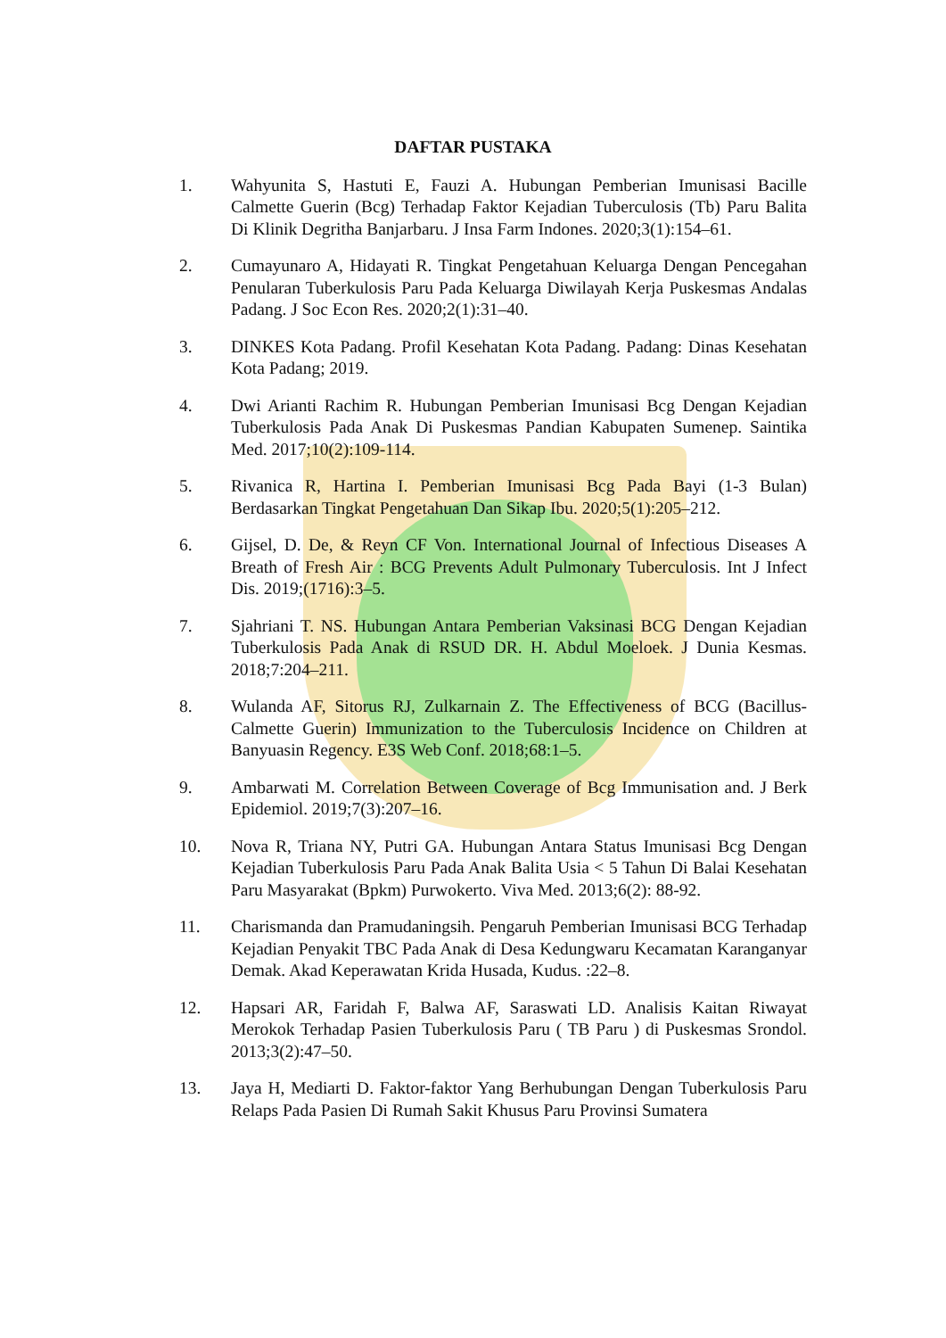DAFTAR PUSTAKA
1. Wahyunita S, Hastuti E, Fauzi A. Hubungan Pemberian Imunisasi Bacille Calmette Guerin (Bcg) Terhadap Faktor Kejadian Tuberculosis (Tb) Paru Balita Di Klinik Degritha Banjarbaru. J Insa Farm Indones. 2020;3(1):154–61.
2. Cumayunaro A, Hidayati R. Tingkat Pengetahuan Keluarga Dengan Pencegahan Penularan Tuberkulosis Paru Pada Keluarga Diwilayah Kerja Puskesmas Andalas Padang. J Soc Econ Res. 2020;2(1):31–40.
3. DINKES Kota Padang. Profil Kesehatan Kota Padang. Padang: Dinas Kesehatan Kota Padang; 2019.
4. Dwi Arianti Rachim R. Hubungan Pemberian Imunisasi Bcg Dengan Kejadian Tuberkulosis Pada Anak Di Puskesmas Pandian Kabupaten Sumenep. Saintika Med. 2017;10(2):109-114.
5. Rivanica R, Hartina I. Pemberian Imunisasi Bcg Pada Bayi (1-3 Bulan) Berdasarkan Tingkat Pengetahuan Dan Sikap Ibu. 2020;5(1):205–212.
6. Gijsel, D. De, & Reyn CF Von. International Journal of Infectious Diseases A Breath of Fresh Air : BCG Prevents Adult Pulmonary Tuberculosis. Int J Infect Dis. 2019;(1716):3–5.
7. Sjahriani T. NS. Hubungan Antara Pemberian Vaksinasi BCG Dengan Kejadian Tuberkulosis Pada Anak di RSUD DR. H. Abdul Moeloek. J Dunia Kesmas. 2018;7:204–211.
8. Wulanda AF, Sitorus RJ, Zulkarnain Z. The Effectiveness of BCG (Bacillus-Calmette Guerin) Immunization to the Tuberculosis Incidence on Children at Banyuasin Regency. E3S Web Conf. 2018;68:1–5.
9. Ambarwati M. Correlation Between Coverage of Bcg Immunisation and. J Berk Epidemiol. 2019;7(3):207–16.
10. Nova R, Triana NY, Putri GA. Hubungan Antara Status Imunisasi Bcg Dengan Kejadian Tuberkulosis Paru Pada Anak Balita Usia < 5 Tahun Di Balai Kesehatan Paru Masyarakat (Bpkm) Purwokerto. Viva Med. 2013;6(2): 88-92.
11. Charismanda dan Pramudaningsih. Pengaruh Pemberian Imunisasi BCG Terhadap Kejadian Penyakit TBC Pada Anak di Desa Kedungwaru Kecamatan Karanganyar Demak. Akad Keperawatan Krida Husada, Kudus. :22–8.
12. Hapsari AR, Faridah F, Balwa AF, Saraswati LD. Analisis Kaitan Riwayat Merokok Terhadap Pasien Tuberkulosis Paru ( TB Paru ) di Puskesmas Srondol. 2013;3(2):47–50.
13. Jaya H, Mediarti D. Faktor-faktor Yang Berhubungan Dengan Tuberkulosis Paru Relaps Pada Pasien Di Rumah Sakit Khusus Paru Provinsi Sumatera